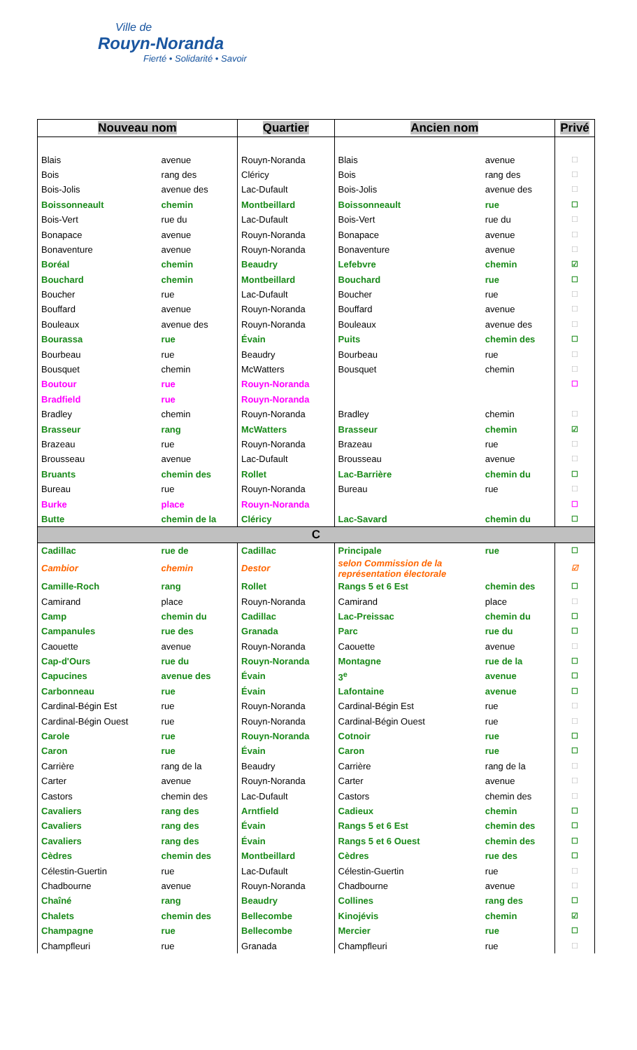Ville de
Rouyn-Noranda
Fierté • Solidarité • Savoir
| Nouveau nom | | Quartier | Ancien nom | | Privé |
| --- | --- | --- | --- | --- | --- |
| Blais | avenue | Rouyn-Noranda | Blais | avenue | ☐ |
| Bois | rang des | Cléricy | Bois | rang des | ☐ |
| Bois-Jolis | avenue des | Lac-Dufault | Bois-Jolis | avenue des | ☐ |
| Boissonneault | chemin | Montbeillard | Boissonneault | rue | ☐ |
| Bois-Vert | rue du | Lac-Dufault | Bois-Vert | rue du | ☐ |
| Bonapace | avenue | Rouyn-Noranda | Bonapace | avenue | ☐ |
| Bonaventure | avenue | Rouyn-Noranda | Bonaventure | avenue | ☐ |
| Boréal | chemin | Beaudry | Lefebvre | chemin | ☑ |
| Bouchard | chemin | Montbeillard | Bouchard | rue | ☐ |
| Boucher | rue | Lac-Dufault | Boucher | rue | ☐ |
| Bouffard | avenue | Rouyn-Noranda | Bouffard | avenue | ☐ |
| Bouleaux | avenue des | Rouyn-Noranda | Bouleaux | avenue des | ☐ |
| Bourassa | rue | Évain | Puits | chemin des | ☐ |
| Bourbeau | rue | Beaudry | Bourbeau | rue | ☐ |
| Bousquet | chemin | McWatters | Bousquet | chemin | ☐ |
| Boutour | rue | Rouyn-Noranda | | | ☐ |
| Bradfield | rue | Rouyn-Noranda | | | |
| Bradley | chemin | Rouyn-Noranda | Bradley | chemin | ☐ |
| Brasseur | rang | McWatters | Brasseur | chemin | ☑ |
| Brazeau | rue | Rouyn-Noranda | Brazeau | rue | ☐ |
| Brousseau | avenue | Lac-Dufault | Brousseau | avenue | ☐ |
| Bruants | chemin des | Rollet | Lac-Barrière | chemin du | ☐ |
| Bureau | rue | Rouyn-Noranda | Bureau | rue | ☐ |
| Burke | place | Rouyn-Noranda | | | ☐ |
| Butte | chemin de la | Cléricy | Lac-Savard | chemin du | ☐ |
| C | | | | | |
| Cadillac | rue de | Cadillac | Principale | rue | ☐ |
| Cambior | chemin | Destor | selon Commission de la représentation électorale | | ☑ |
| Camille-Roch | rang | Rollet | Rangs 5 et 6 Est | chemin des | ☐ |
| Camirand | place | Rouyn-Noranda | Camirand | place | ☐ |
| Camp | chemin du | Cadillac | Lac-Preissac | chemin du | ☐ |
| Campanules | rue des | Granada | Parc | rue du | ☐ |
| Caouette | avenue | Rouyn-Noranda | Caouette | avenue | ☐ |
| Cap-d'Ours | rue du | Rouyn-Noranda | Montagne | rue de la | ☐ |
| Capucines | avenue des | Évain | 3<sup>e</sup> | avenue | ☐ |
| Carbonneau | rue | Évain | Lafontaine | avenue | ☐ |
| Cardinal-Bégin Est | rue | Rouyn-Noranda | Cardinal-Bégin Est | rue | ☐ |
| Cardinal-Bégin Ouest | rue | Rouyn-Noranda | Cardinal-Bégin Ouest | rue | ☐ |
| Carole | rue | Rouyn-Noranda | Cotnoir | rue | ☐ |
| Caron | rue | Évain | Caron | rue | ☐ |
| Carrière | rang de la | Beaudry | Carrière | rang de la | ☐ |
| Carter | avenue | Rouyn-Noranda | Carter | avenue | ☐ |
| Castors | chemin des | Lac-Dufault | Castors | chemin des | ☐ |
| Cavaliers | rang des | Arntfield | Cadieux | chemin | ☐ |
| Cavaliers | rang des | Évain | Rangs 5 et 6 Est | chemin des | ☐ |
| Cavaliers | rang des | Évain | Rangs 5 et 6 Ouest | chemin des | ☐ |
| Cèdres | chemin des | Montbeillard | Cèdres | rue des | ☐ |
| Célestin-Guertin | rue | Lac-Dufault | Célestin-Guertin | rue | ☐ |
| Chadbourne | avenue | Rouyn-Noranda | Chadbourne | avenue | ☐ |
| Chaîné | rang | Beaudry | Collines | rang des | ☐ |
| Chalets | chemin des | Bellecombe | Kinojévis | chemin | ☑ |
| Champagne | rue | Bellecombe | Mercier | rue | ☐ |
| Champfleuri | rue | Granada | Champfleuri | rue | ☐ |